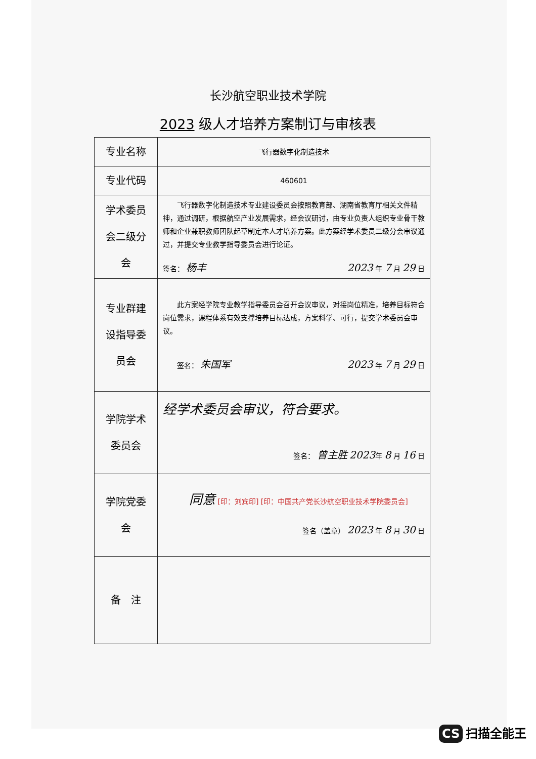长沙航空职业技术学院
2023 级人才培养方案制订与审核表
| 专业名称 | 飞行器数字化制造技术 |
| 专业代码 | 460601 |
| 学术委员 会二级分 会 | 飞行器数字化制造技术专业建设委员会按照教育部、湖南省教育厅相关文件精神，通过调研，根据航空产业发展需求，经会议研讨，由专业负责人组织专业骨干教师和企业兼职教师团队起草制定本人才培养方案。此方案经学术委员二级分会审议通过，并提交专业教学指导委员会进行论证。 签名： 杨丰 2023 年 7 月 29 日 |
| 专业群建 设指导委 员会 | 此方案经学院专业教学指导委员会召开会议审议，对接岗位精准，培养目标符合岗位需求，课程体系有效支撑培养目标达成，方案科学、可行，提交学术委员会审议。 签名： 朱国军 2023 年 7 月 29 日 |
| 学院学术 委员会 | 经学术委员会审议，符合要求。 签名： 曾主胜 2023 年 8 月 16 日 |
| 学院党委 会 | 同意 [印：刘宾印] [印：中国共产党长沙航空职业技术学院委员会] 签名（盖章） 2023 年 8 月 30 日 |
| 备 注 | |
CS 扫描全能王